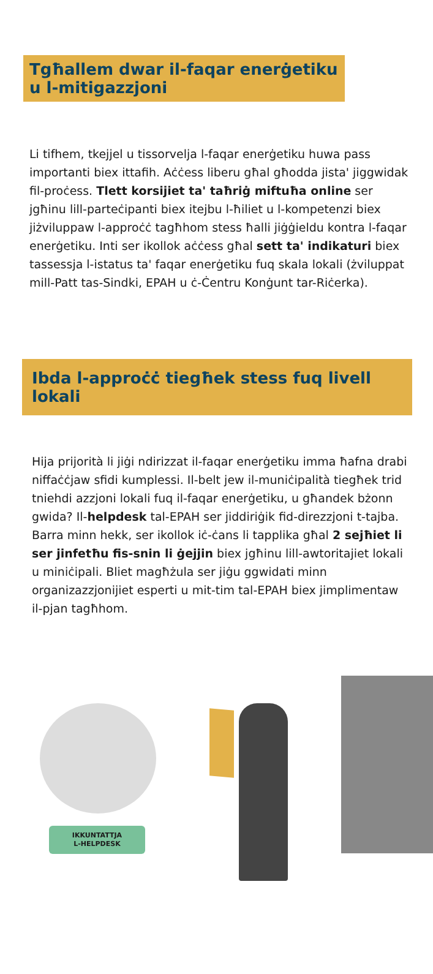Tgħallem dwar il-faqar enerġetiku u l-mitigazzjoni
Li tifhem, tkejjel u tissorvelja l-faqar enerġetiku huwa pass importanti biex ittafih. Aċċess liberu għal għodda jista' jiggwidak fil-proċess. Tlett korsijiet ta' taħriġ miftuħa online ser jgħinu lill-parteċipanti biex itejbu l-ħiliet u l-kompetenzi biex jiżviluppaw l-approċċ tagħhom stess ħalli jiġġieldu kontra l-faqar enerġetiku. Inti ser ikollok aċċess għal sett ta' indikaturi biex tassessja l-istatus ta' faqar enerġetiku fuq skala lokali (żviluppat mill-Patt tas-Sindki, EPAH u ċ-Ċentru Konġunt tar-Riċerka).
Ibda l-approċċ tiegħek stess fuq livell lokali
Hija prijorità li jiġi ndirizzat il-faqar enerġetiku imma ħafna drabi niffaċċjaw sfidi kumplessi. Il-belt jew il-muniċipalità tiegħek trid tniehdi azzjoni lokali fuq il-faqar enerġetiku, u għandek bżonn gwida? Il-helpdesk tal-EPAH ser jiddiriġik fid-direzzjoni t-tajba. Barra minn hekk, ser ikollok iċ-ċans li tapplika għal 2 sejħiet li ser jinfetħu fis-snin li ġejjin biex jgħinu lill-awtoritajiet lokali u miniċipali. Bliet magħżula ser jiġu ggwidati minn organizazzjonijiet esperti u mit-tim tal-EPAH biex jimplimentaw il-pjan tagħhom.
IKKUNTATTJA
L-HELPDESK